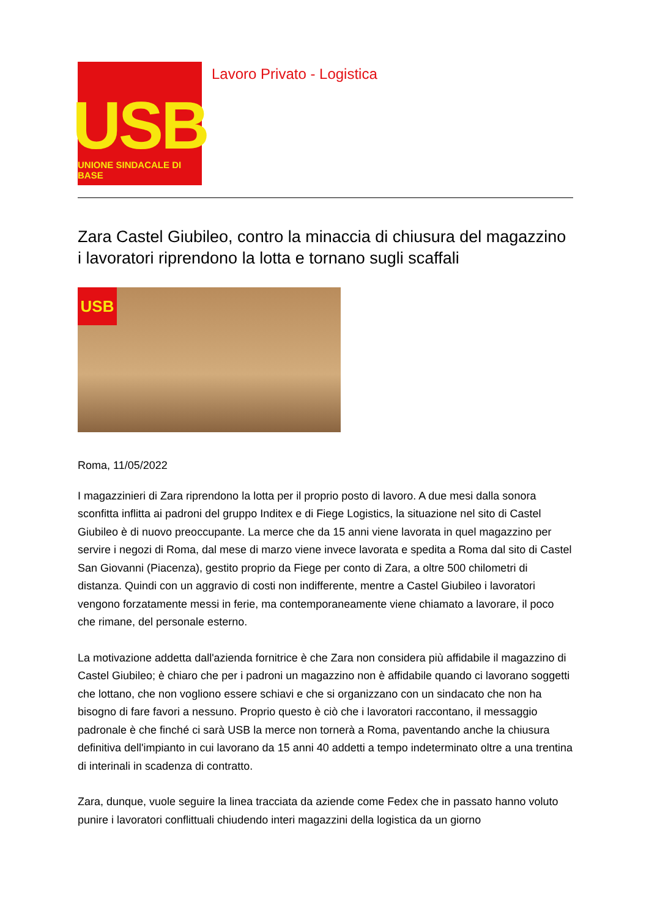USB
UNIONE SINDACALE DI BASE
Lavoro Privato - Logistica
Zara Castel Giubileo, contro la minaccia di chiusura del magazzino i lavoratori riprendono la lotta e tornano sugli scaffali
USB
Roma, 11/05/2022
I magazzinieri di Zara riprendono la lotta per il proprio posto di lavoro. A due mesi dalla sonora sconfitta inflitta ai padroni del gruppo Inditex e di Fiege Logistics, la situazione nel sito di Castel Giubileo è di nuovo preoccupante. La merce che da 15 anni viene lavorata in quel magazzino per servire i negozi di Roma, dal mese di marzo viene invece lavorata e spedita a Roma dal sito di Castel San Giovanni (Piacenza), gestito proprio da Fiege per conto di Zara, a oltre 500 chilometri di distanza. Quindi con un aggravio di costi non indifferente, mentre a Castel Giubileo i lavoratori vengono forzatamente messi in ferie, ma contemporaneamente viene chiamato a lavorare, il poco che rimane, del personale esterno.
La motivazione addetta dall'azienda fornitrice è che Zara non considera più affidabile il magazzino di Castel Giubileo; è chiaro che per i padroni un magazzino non è affidabile quando ci lavorano soggetti che lottano, che non vogliono essere schiavi e che si organizzano con un sindacato che non ha bisogno di fare favori a nessuno. Proprio questo è ciò che i lavoratori raccontano, il messaggio padronale è che finché ci sarà USB la merce non tornerà a Roma, paventando anche la chiusura definitiva dell'impianto in cui lavorano da 15 anni 40 addetti a tempo indeterminato oltre a una trentina di interinali in scadenza di contratto.
Zara, dunque, vuole seguire la linea tracciata da aziende come Fedex che in passato hanno voluto punire i lavoratori conflittuali chiudendo interi magazzini della logistica da un giorno